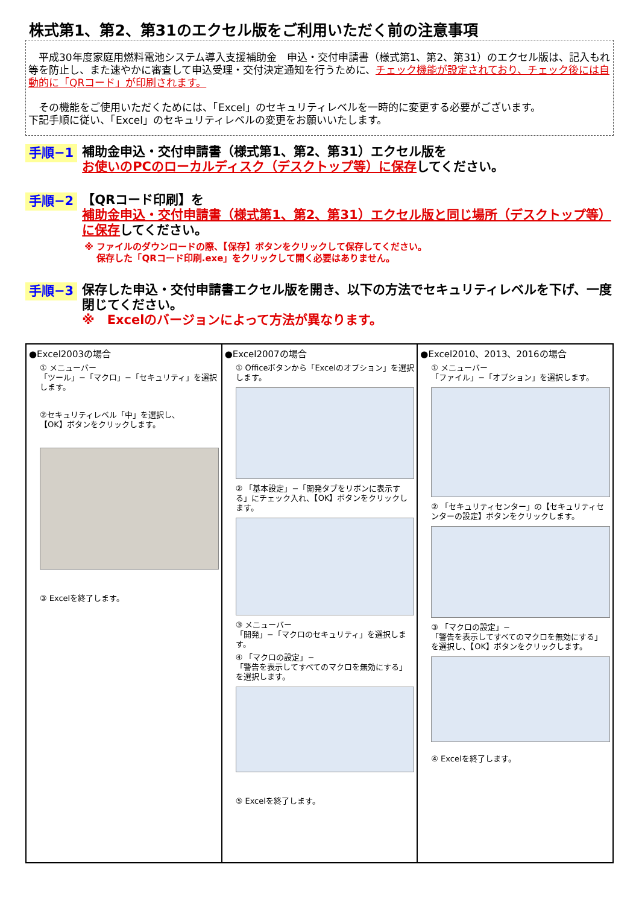株式第1、第2、第31のエクセル版をご利用いただく前の注意事項
　平成30年度家庭用燃料電池システム導入支援補助金　申込・交付申請書（様式第1、第2、第31）のエクセル版は、記入もれ等を防止し、また速やかに審査して申込受理・交付決定通知を行うために、チェック機能が設定されており、チェック後には自動的に「QRコード」が印刷されます。
　その機能をご使用いただくためには、「Excel」のセキュリティレベルを一時的に変更する必要がございます。
下記手順に従い、「Excel」のセキュリティレベルの変更をお願いいたします。
手順−1
補助金申込・交付申請書（様式第1、第2、第31）エクセル版を
お使いのPCのローカルディスク（デスクトップ等）に保存してください。
手順−2
【QRコード印刷】を
補助金申込・交付申請書（様式第1、第2、第31）エクセル版と同じ場所（デスクトップ等）に保存してください。
※ ファイルのダウンロードの際、【保存】ボタンをクリックして保存してください。
　 保存した「QRコード印刷.exe」をクリックして開く必要はありません。
手順−3
保存した申込・交付申請書エクセル版を開き、以下の方法でセキュリティレベルを下げ、一度閉じてください。
※　Excelのバージョンによって方法が異なります。
| ●Excel2003の場合 ① メニューバー 「ツール」−「マクロ」−「セキュリティ」を選択します。 ②セキュリティレベル「中」を選択し、 【OK】ボタンをクリックします。 ③ Excelを終了します。 | ●Excel2007の場合 ① Officeボタンから「Excelのオプション」を選択します。 ② 「基本設定」−「開発タブをリボンに表示する」にチェック入れ、【OK】ボタンをクリックします。 ③ メニューバー 「開発」−「マクロのセキュリティ」を選択します。 ④ 「マクロの設定」− 「警告を表示してすべてのマクロを無効にする」を選択します。 ⑤ Excelを終了します。 | ●Excel2010、2013、2016の場合 ① メニューバー 「ファイル」−「オプション」を選択します。 ② 「セキュリティセンター」の【セキュリティセンターの設定】ボタンをクリックします。 ③ 「マクロの設定」− 「警告を表示してすべてのマクロを無効にする」を選択し、【OK】ボタンをクリックします。 ④ Excelを終了します。 |